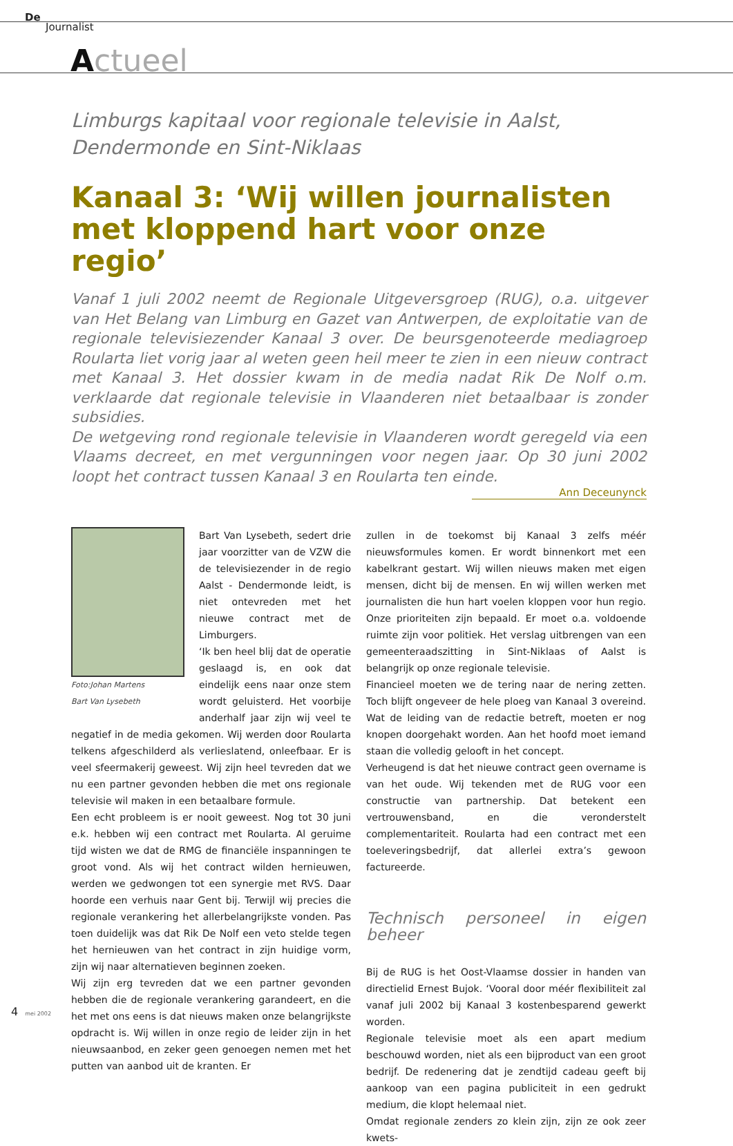De
Journalist
Actueel
Limburgs kapitaal voor regionale televisie in Aalst, Dendermonde en Sint-Niklaas
Kanaal 3: ‘Wij willen journalisten met kloppend hart voor onze regio’
Vanaf 1 juli 2002 neemt de Regionale Uitgeversgroep (RUG), o.a. uitgever van Het Belang van Limburg en Gazet van Antwerpen, de exploitatie van de regionale televisiezender Kanaal 3 over. De beursgenoteerde mediagroep Roularta liet vorig jaar al weten geen heil meer te zien in een nieuw contract met Kanaal 3. Het dossier kwam in de media nadat Rik De Nolf o.m. verklaarde dat regionale televisie in Vlaanderen niet betaalbaar is zonder subsidies.
De wetgeving rond regionale televisie in Vlaanderen wordt geregeld via een Vlaams decreet, en met vergunningen voor negen jaar. Op 30 juni 2002 loopt het contract tussen Kanaal 3 en Roularta ten einde.
Ann Deceunynck
Foto:Johan Martens
Bart Van Lysebeth
Bart Van Lysebeth, sedert drie jaar voorzitter van de VZW die de televisiezender in de regio Aalst - Dendermonde leidt, is niet ontevreden met het nieuwe contract met de Limburgers.
‘Ik ben heel blij dat de operatie geslaagd is, en ook dat eindelijk eens naar onze stem wordt geluisterd. Het voorbije anderhalf jaar zijn wij veel te negatief in de media gekomen. Wij werden door Roularta telkens afgeschilderd als verlieslatend, onleefbaar. Er is veel sfeermakerij geweest. Wij zijn heel tevreden dat we nu een partner gevonden hebben die met ons regionale televisie wil maken in een betaalbare formule.
Een echt probleem is er nooit geweest. Nog tot 30 juni e.k. hebben wij een contract met Roularta. Al geruime tijd wisten we dat de RMG de financiële inspanningen te groot vond. Als wij het contract wilden hernieuwen, werden we gedwongen tot een synergie met RVS. Daar hoorde een verhuis naar Gent bij. Terwijl wij precies die regionale verankering het allerbelangrijkste vonden. Pas toen duidelijk was dat Rik De Nolf een veto stelde tegen het hernieuwen van het contract in zijn huidige vorm, zijn wij naar alternatieven beginnen zoeken.
Wij zijn erg tevreden dat we een partner gevonden hebben die de regionale verankering garandeert, en die het met ons eens is dat nieuws maken onze belangrijkste opdracht is. Wij willen in onze regio de leider zijn in het nieuwsaanbod, en zeker geen genoegen nemen met het putten van aanbod uit de kranten. Er
zullen in de toekomst bij Kanaal 3 zelfs méér nieuwsformules komen. Er wordt binnenkort met een kabelkrant gestart. Wij willen nieuws maken met eigen mensen, dicht bij de mensen. En wij willen werken met journalisten die hun hart voelen kloppen voor hun regio. Onze prioriteiten zijn bepaald. Er moet o.a. voldoende ruimte zijn voor politiek. Het verslag uitbrengen van een gemeenteraadszitting in Sint-Niklaas of Aalst is belangrijk op onze regionale televisie.
Financieel moeten we de tering naar de nering zetten. Toch blijft ongeveer de hele ploeg van Kanaal 3 overeind. Wat de leiding van de redactie betreft, moeten er nog knopen doorgehakt worden. Aan het hoofd moet iemand staan die volledig gelooft in het concept.
Verheugend is dat het nieuwe contract geen overname is van het oude. Wij tekenden met de RUG voor een constructie van partnership. Dat betekent een vertrouwensband, en die veronderstelt complementariteit. Roularta had een contract met een toeleveringsbedrijf, dat allerlei extra’s gewoon factureerde.
Technisch personeel in eigen beheer
Bij de RUG is het Oost-Vlaamse dossier in handen van directielid Ernest Bujok. ‘Vooral door méér flexibiliteit zal vanaf juli 2002 bij Kanaal 3 kostenbesparend gewerkt worden.
Regionale televisie moet als een apart medium beschouwd worden, niet als een bijproduct van een groot bedrijf. De redenering dat je zendtijd cadeau geeft bij aankoop van een pagina publiciteit in een gedrukt medium, die klopt helemaal niet.
Omdat regionale zenders zo klein zijn, zijn ze ook zeer kwets-
4 mei 2002